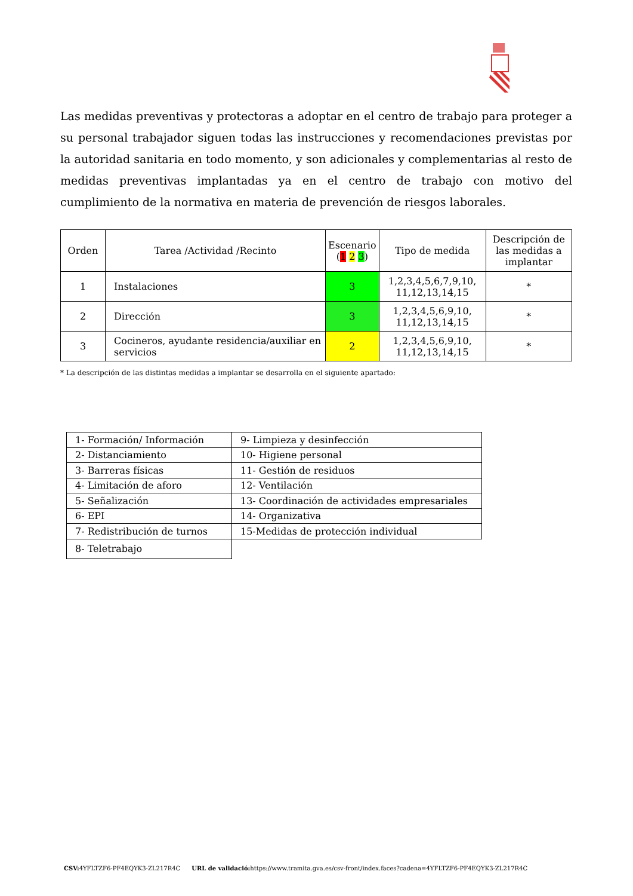Las medidas preventivas y protectoras a adoptar en el centro de trabajo para proteger a su personal trabajador siguen todas las instrucciones y recomendaciones previstas por la autoridad sanitaria en todo momento, y son adicionales y complementarias al resto de medidas preventivas implantadas ya en el centro de trabajo con motivo del cumplimiento de la normativa en materia de prevención de riesgos laborales.
| Orden | Tarea /Actividad /Recinto | Escenario ( 1 2 3 ) | Tipo de medida | Descripción de las medidas a implantar |
| --- | --- | --- | --- | --- |
| 1 | Instalaciones | 3 | 1,2,3,4,5,6,7,9,10, 11,12,13,14,15 | * |
| 2 | Dirección | 3 | 1,2,3,4,5,6,9,10, 11,12,13,14,15 | * |
| 3 | Cocineros, ayudante residencia/auxiliar en servicios | 2 | 1,2,3,4,5,6,9,10, 11,12,13,14,15 | * |
* La descripción de las distintas medidas a implantar se desarrolla en el siguiente apartado:
| 1- Formación/ Información | 9- Limpieza y desinfección |
| 2- Distanciamiento | 10- Higiene personal |
| 3- Barreras físicas | 11- Gestión de residuos |
| 4- Limitación de aforo | 12- Ventilación |
| 5- Señalización | 13- Coordinación de actividades empresariales |
| 6- EPI | 14- Organizativa |
| 7- Redistribución de turnos | 15-Medidas de protección individual |
| 8- Teletrabajo | |
CSV: 4YFLTZF6-PF4EQYK3-ZL217R4C URL de validació: https://www.tramita.gva.es/csv-front/index.faces?cadena=4YFLTZF6-PF4EQYK3-ZL217R4C